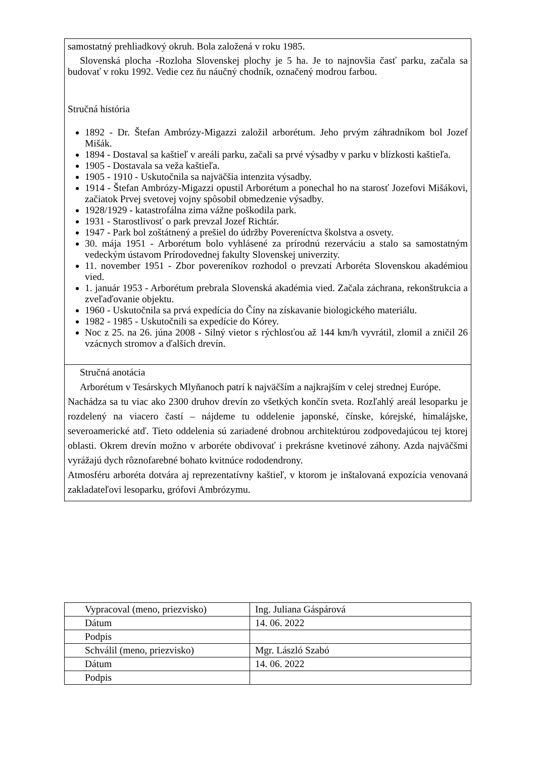samostatný prehliadkový okruh. Bola založená v roku 1985.
Slovenská plocha -Rozloha Slovenskej plochy je 5 ha. Je to najnovšia časť parku, začala sa budovať v roku 1992. Vedie cez ňu náučný chodník, označený modrou farbou.
Stručná história
1892 - Dr. Štefan Ambrózy-Migazzi založil arborétum. Jeho prvým záhradníkom bol Jozef Mišák.
1894 - Dostaval sa kaštieľ v areáli parku, začali sa prvé výsadby v parku v blízkosti kaštieľa.
1905 - Dostavala sa veža kaštieľa.
1905 - 1910 - Uskutočnila sa najväčšia intenzita výsadby.
1914 - Štefan Ambrózy-Migazzi opustil Arborétum a ponechal ho na starosť Jozefovi Mišákovi, začiatok Prvej svetovej vojny spôsobil obmedzenie výsadby.
1928/1929 - katastrofálna zima vážne poškodila park.
1931 - Starostlivosť o park prevzal Jozef Richtár.
1947 - Park bol zoštátnený a prešiel do údržby Povereníctva školstva a osvety.
30. mája 1951 - Arborétum bolo vyhlásené za prírodnú rezerváciu a stalo sa samostatným vedeckým ústavom Prírodovednej fakulty Slovenskej univerzity.
11. november 1951 - Zbor povereníkov rozhodol o prevzatí Arboréta Slovenskou akadémiou vied.
1. január 1953 - Arborétum prebrala Slovenská akadémia vied. Začala záchrana, rekonštrukcia a zveľaďovanie objektu.
1960 - Uskutočnila sa prvá expedícia do Číny na získavanie biologického materiálu.
1982 - 1985 - Uskutočnili sa expedície do Kórey.
Noc z 25. na 26. júna 2008 - Silný vietor s rýchlosťou až 144 km/h vyvrátil, zlomil a zničil 26 vzácnych stromov a ďalších drevín.
Stručná anotácia
Arborétum v Tesárskych Mlyňanoch patrí k najväčším a najkrajším v celej strednej Európe.
Nachádza sa tu viac ako 2300 druhov drevín zo všetkých končín sveta. Rozľahlý areál lesoparku je rozdelený na viacero častí – nájdeme tu oddelenie japonské, čínske, kórejské, himalájske, severoamerické atď. Tieto oddelenia sú zariadené drobnou architektúrou zodpovedajúcou tej ktorej oblasti. Okrem drevín možno v arboréte obdivovať i prekrásne kvetinové záhony. Azda najväčšmi vyrážajú dych rôznofarebné bohato kvitnúce rododendrony.
Atmosféru arboréta dotvára aj reprezentatívny kaštieľ, v ktorom je inštalovaná expozícia venovaná zakladateľovi lesoparku, grófovi Ambrózymu.
| Vypracoval (meno, priezvisko) | Ing. Juliana Gáspárová |
| Dátum | 14. 06. 2022 |
| Podpis | |
| Schválil (meno, priezvisko) | Mgr. László Szabó |
| Dátum | 14. 06. 2022 |
| Podpis | |